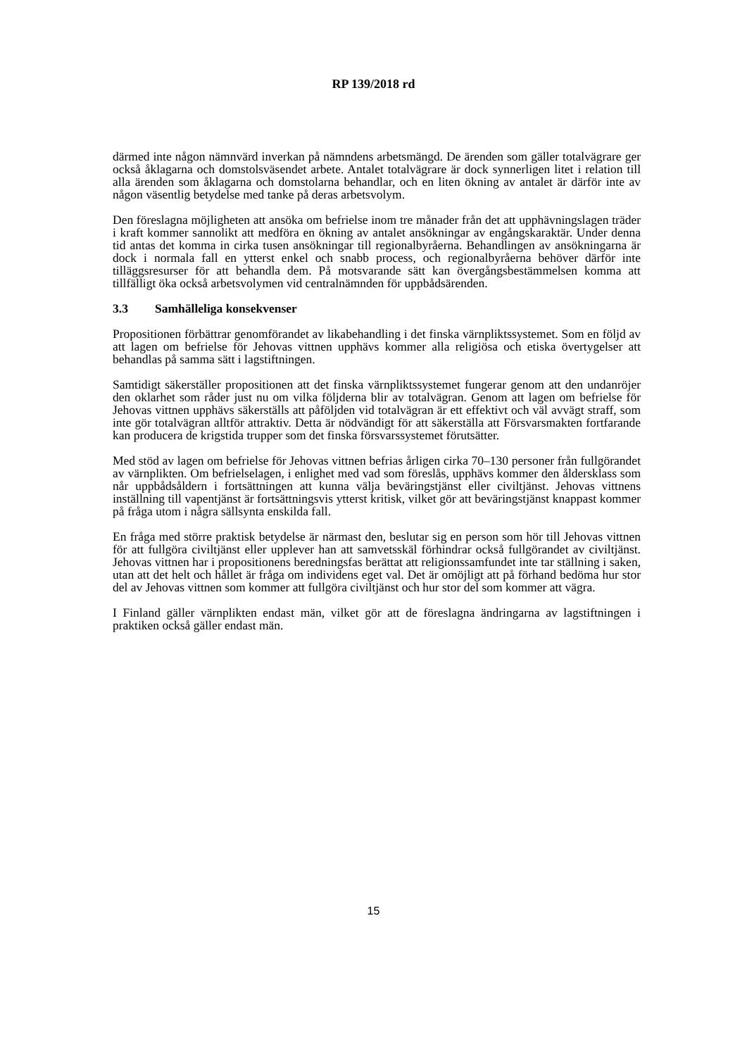RP 139/2018 rd
därmed inte någon nämnvärd inverkan på nämndens arbetsmängd. De ärenden som gäller totalvägrare ger också åklagarna och domstolsväsendet arbete. Antalet totalvägrare är dock synnerligen litet i relation till alla ärenden som åklagarna och domstolarna behandlar, och en liten ökning av antalet är därför inte av någon väsentlig betydelse med tanke på deras arbets­volym.
Den föreslagna möjligheten att ansöka om befrielse inom tre månader från det att upphävning­slagen träder i kraft kommer sannolikt att medföra en ökning av antalet ansökningar av en­gångskaraktär. Under denna tid antas det komma in cirka tusen ansökningar till regionalbyrå­erna. Behandlingen av ansökningarna är dock i normala fall en ytterst enkel och snabb pro­cess, och regionalbyråerna behöver därför inte tilläggsresurser för att behandla dem. På mot­svarande sätt kan övergångsbestämmelsen komma att tillfälligt öka också arbetsvolymen vid centralnämnden för uppbådsärenden.
3.3 Samhälleliga konsekvenser
Propositionen förbättrar genomförandet av likabehandling i det finska värnpliktssystemet. Som en följd av att lagen om befrielse för Jehovas vittnen upphävs kommer alla religiösa och etiska övertygelser att behandlas på samma sätt i lagstiftningen.
Samtidigt säkerställer propositionen att det finska värnpliktssystemet fungerar genom att den undanröjer den oklarhet som råder just nu om vilka följderna blir av totalvägran. Genom att lagen om befrielse för Jehovas vittnen upphävs säkerställs att påföljden vid totalvägran är ett effektivt och väl avvägt straff, som inte gör totalvägran alltför attraktiv. Detta är nödvändigt för att säkerställa att Försvarsmakten fortfarande kan producera de krigstida trupper som det finska försvarssystemet förutsätter.
Med stöd av lagen om befrielse för Jehovas vittnen befrias årligen cirka 70–130 personer från fullgörandet av värnplikten. Om befrielselagen, i enlighet med vad som föreslås, upphävs kommer den åldersklass som når uppbådsåldern i fortsättningen att kunna välja beväring­stjänst eller civiltjänst. Jehovas vittnens inställning till vapentjänst är fortsättningsvis ytterst kritisk, vilket gör att beväringstjänst knappast kommer på fråga utom i några sällsynta en­skilda fall.
En fråga med större praktisk betydelse är närmast den, beslutar sig en person som hör till Je­hovas vittnen för att fullgöra civiltjänst eller upplever han att samvetsskäl förhindrar också fullgörandet av civiltjänst. Jehovas vittnen har i propositionens beredningsfas berättat att relig­ionssamfundet inte tar ställning i saken, utan att det helt och hållet är fråga om individens eget val. Det är omöjligt att på förhand bedöma hur stor del av Jehovas vittnen som kommer att fullgöra civiltjänst och hur stor del som kommer att vägra.
I Finland gäller värnplikten endast män, vilket gör att de föreslagna ändringarna av lagstift­ningen i praktiken också gäller endast män.
15